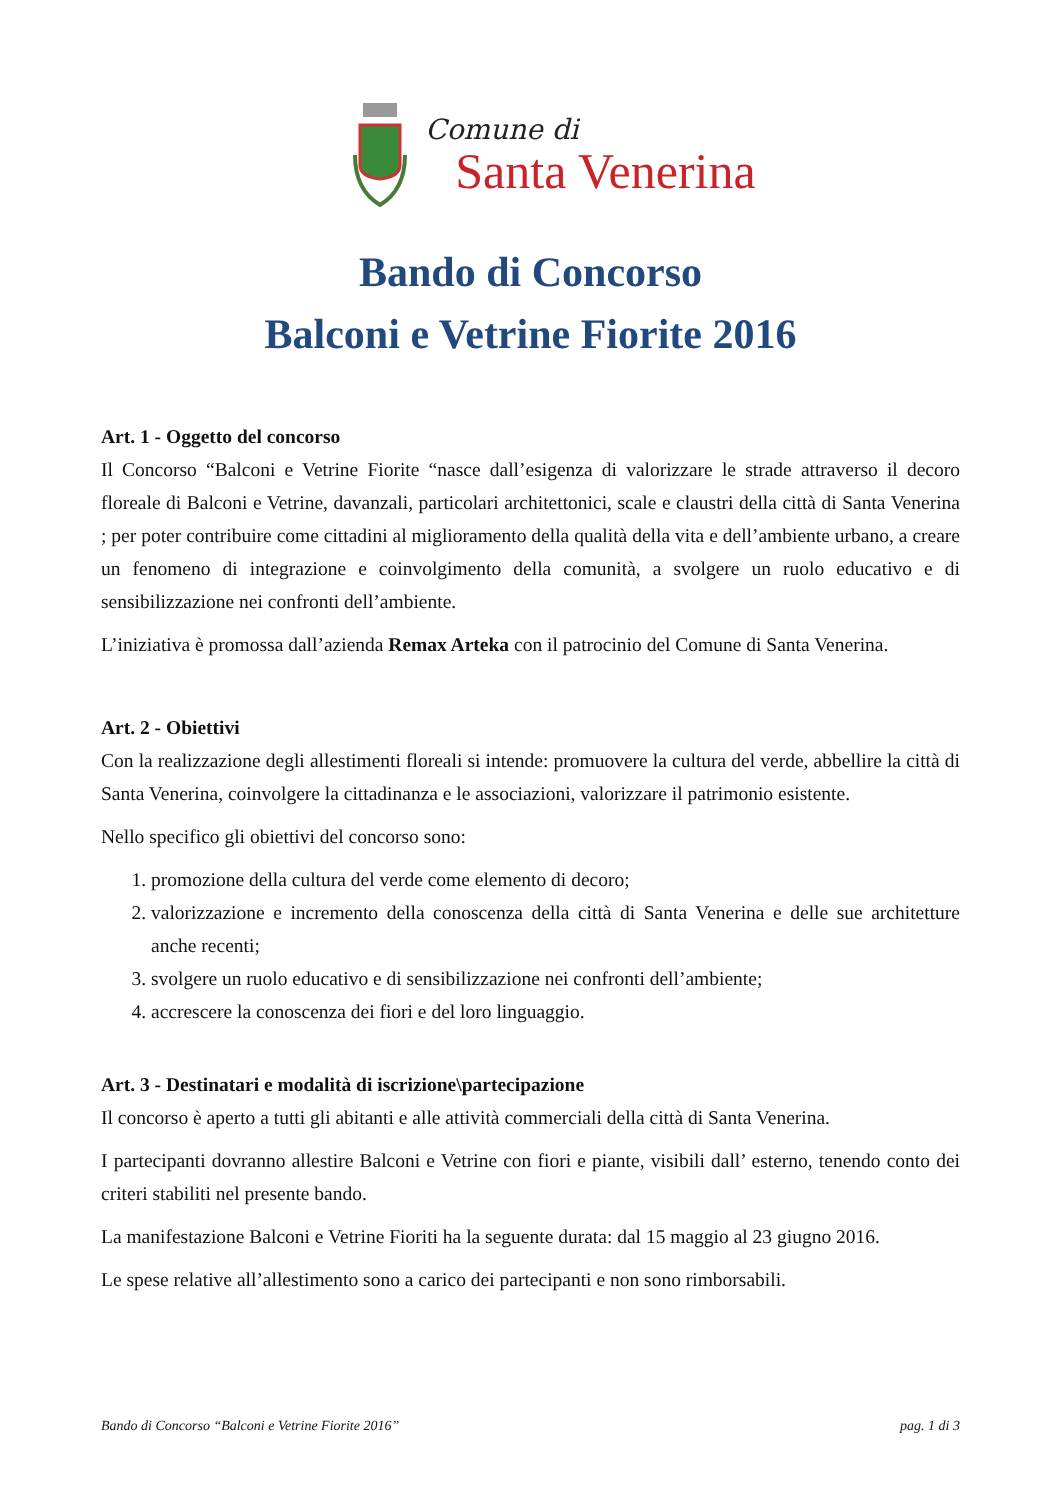Comune di
Santa Venerina
Bando di Concorso
Balconi e Vetrine Fiorite 2016
Art. 1 - Oggetto del concorso
Il Concorso “Balconi e Vetrine Fiorite “nasce dall’esigenza di valorizzare le strade attraverso il decoro floreale di Balconi e Vetrine, davanzali, particolari architettonici, scale e claustri della città di Santa Venerina ; per poter contribuire come cittadini al miglioramento della qualità della vita e dell’ambiente urbano, a creare un fenomeno di integrazione e coinvolgimento della comunità, a svolgere un ruolo educativo e di sensibilizzazione nei confronti dell’ambiente.
L’iniziativa è promossa dall’azienda Remax Arteka con il patrocinio del Comune di Santa Venerina.
Art. 2 - Obiettivi
Con la realizzazione degli allestimenti floreali si intende: promuovere la cultura del verde, abbellire la città di Santa Venerina, coinvolgere la cittadinanza e le associazioni, valorizzare il patrimonio esistente.
Nello specifico gli obiettivi del concorso sono:
1. promozione della cultura del verde come elemento di decoro;
2. valorizzazione e incremento della conoscenza della città di Santa Venerina e delle sue architetture anche recenti;
3. svolgere un ruolo educativo e di sensibilizzazione nei confronti dell’ambiente;
4. accrescere la conoscenza dei fiori e del loro linguaggio.
Art. 3 - Destinatari e modalità di iscrizione\partecipazione
Il concorso è aperto a tutti gli abitanti e alle attività commerciali della città di Santa Venerina.
I partecipanti dovranno allestire Balconi e Vetrine con fiori e piante, visibili dall’ esterno, tenendo conto dei criteri stabiliti nel presente bando.
La manifestazione Balconi e Vetrine Fioriti ha la seguente durata: dal 15 maggio al 23 giugno 2016.
Le spese relative all’allestimento sono a carico dei partecipanti e non sono rimborsabili.
Bando di Concorso “Balconi e Vetrine Fiorite 2016” pag. 1 di 3